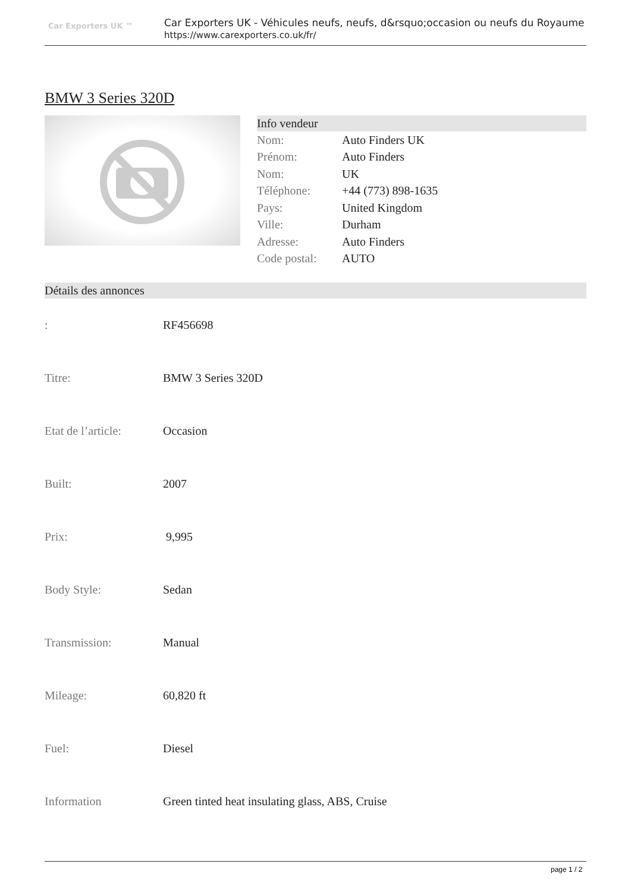Car Exporters UK ™
Car Exporters UK - Véhicules neufs, neufs, d&rsquo;occasion ou neufs du Royaume
https://www.carexporters.co.uk/fr/
BMW 3 Series 320D
Info vendeur
| Nom: | Auto Finders UK |
| Prénom: | Auto Finders |
| Nom: | UK |
| Téléphone: | +44 (773) 898-1635 |
| Pays: | United Kingdom |
| Ville: | Durham |
| Adresse: | Auto Finders |
| Code postal: | AUTO |
Détails des annonces
| : | RF456698 |
| Titre: | BMW 3 Series 320D |
| Etat de l’article: | Occasion |
| Built: | 2007 |
| Prix: | 9,995 |
| Body Style: | Sedan |
| Transmission: | Manual |
| Mileage: | 60,820 ft |
| Fuel: | Diesel |
| Information | Green tinted heat insulating glass, ABS, Cruise |
page 1 / 2